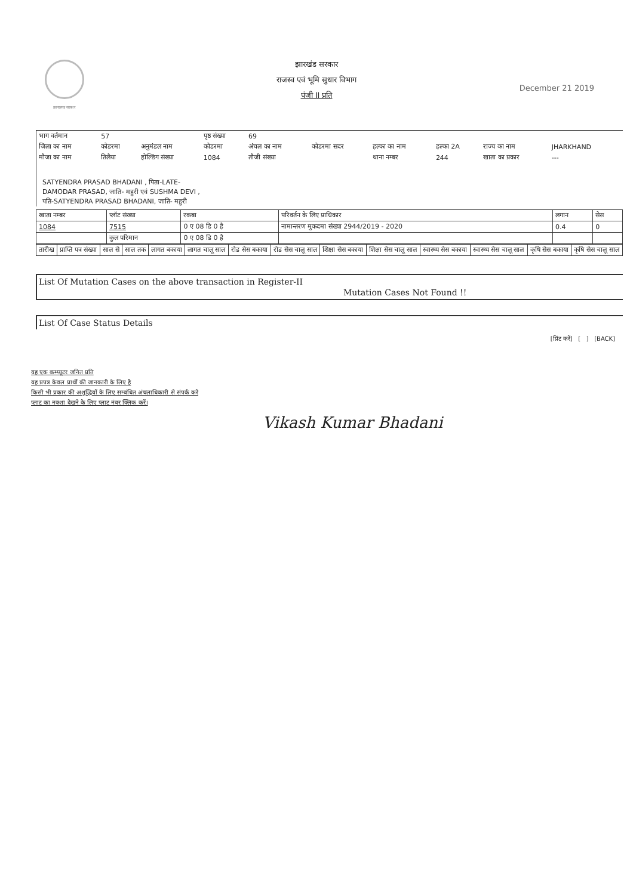झारखण्ड सरकार
December 21 2019
झारखंड सरकार
राजस्व एवं भूमि सुधार विभाग
पंजी II प्रति
| भाग वर्तमान | 57 | | पृष्ठ संख्या | 69 | | | | | |
| जिला का नाम | कोडरमा | अनुमंडल नाम | कोडरमा | अंचल का नाम | कोडरमा सदर | हल्का का नाम | हल्का 2A | राज्य का नाम | JHARKHAND |
| मौजा का नाम | तिलैया | होल्डिंग संख्या | 1084 | तौजी संख्या | | थाना नम्बर | 244 | खाता का प्रकार | --- |
SATYENDRA PRASAD BHADANI , पिता-LATE-
DAMODAR PRASAD, जाति- महुरी एवं SUSHMA DEVI ,
पति-SATYENDRA PRASAD BHADANI, जाति- महुरी
| खाता नम्बर | प्लॉट संख्या | रकबा | परिवर्तन के लिए प्राधिकार | लगान | सेस |
| --- | --- | --- | --- | --- | --- |
| 1084 | 7515 | 0 ए 08 डि 0 है | नामान्तरण मुकदमा संख्या 2944/2019 - 2020 | 0.4 | 0 |
| | कुल परिमान | 0 ए 08 डि 0 है | | | |
| तारीख | प्राप्ति पत्र संख्या | साल से | साल तक | लागत बकाया | लागत चालू साल | रोड सेस बकाया | रोड सेस चालू साल | शिक्षा सेस बकाया | शिक्षा सेस चालू साल | स्वास्थ्य सेस बकाया | स्वास्थ्य सेस चालू साल | कृषि सेस बकाया | कृषि सेस चालू साल |
| --- | --- | --- | --- | --- | --- | --- | --- | --- | --- | --- | --- | --- | --- |
List Of Mutation Cases on the above transaction in Register-II Mutation Cases Not Found !!
List Of Case Status Details
[प्रिंट करें] [ ] [BACK]
यह एक कम्प्यूटर जनित प्रति
यह प्रपत्र केवल प्रार्थी की जानकारी के लिए है
किसी भी प्रकार की अशुद्धियों के लिए सम्बंधित अंचलाधिकारी से संपर्क करे
प्लाट का नक्शा देखने के लिए प्लाट नंबर क्लिक करें।
Vikash Kumar Bhadani